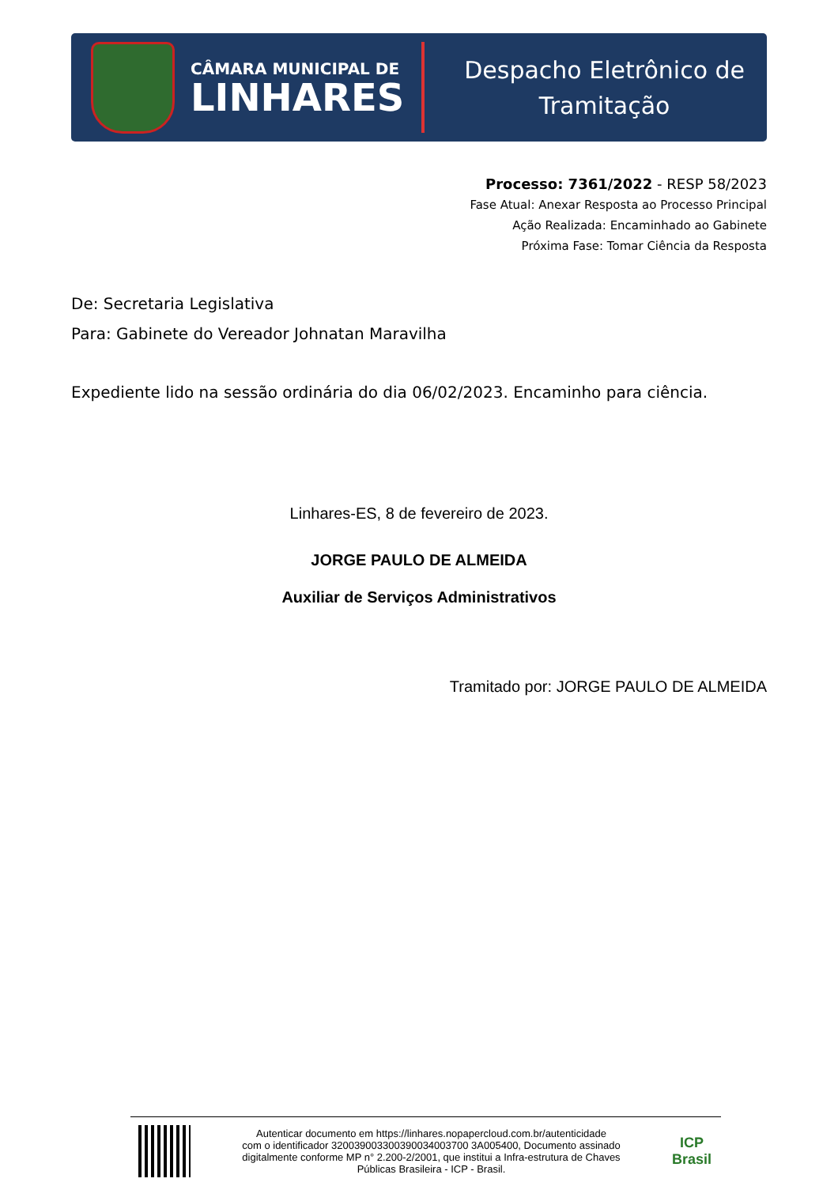CÂMARA MUNICIPAL DE
LINHARES
Despacho Eletrônico de
Tramitação
Processo: 7361/2022 - RESP 58/2023
Fase Atual: Anexar Resposta ao Processo Principal
Ação Realizada: Encaminhado ao Gabinete
Próxima Fase: Tomar Ciência da Resposta
De: Secretaria Legislativa
Para: Gabinete do Vereador Johnatan Maravilha
Expediente lido na sessão ordinária do dia 06/02/2023. Encaminho para ciência.
Linhares-ES, 8 de fevereiro de 2023.
JORGE PAULO DE ALMEIDA
Auxiliar de Serviços Administrativos
Tramitado por: JORGE PAULO DE ALMEIDA
Autenticar documento em https://linhares.nopapercloud.com.br/autenticidade
com o identificador 320039003300390034003700 3A005400, Documento assinado
digitalmente conforme MP n° 2.200-2/2001, que institui a Infra-estrutura de Chaves
Públicas Brasileira - ICP - Brasil.
ICP
Brasil